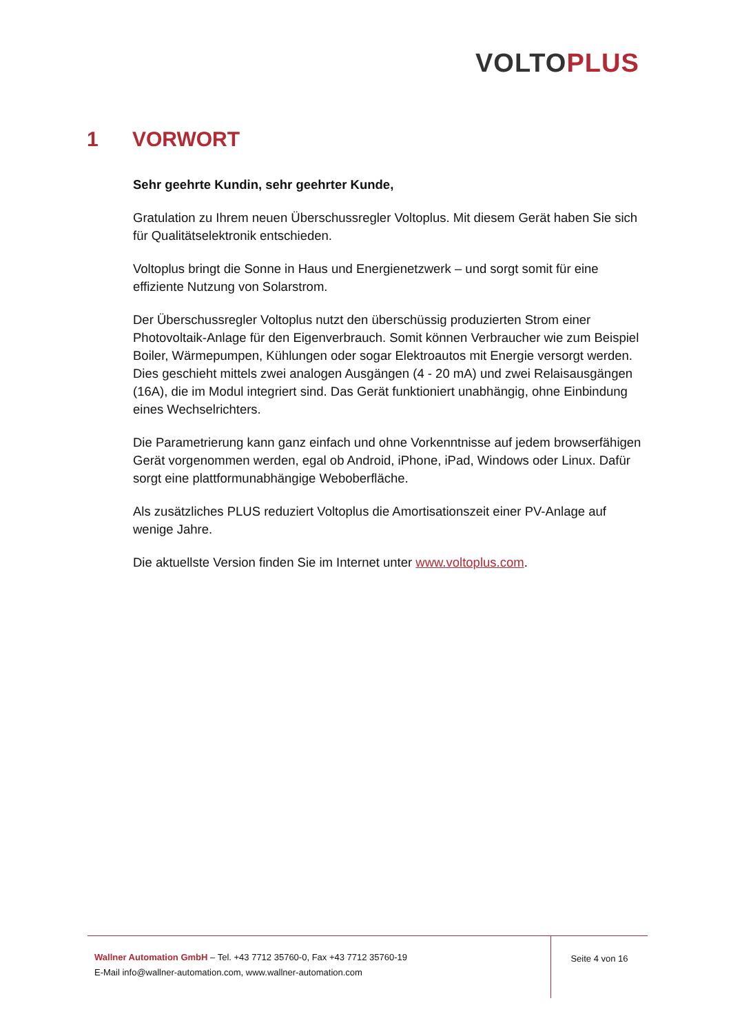VOLTO PLUS
1 VORWORT
Sehr geehrte Kundin, sehr geehrter Kunde,
Gratulation zu Ihrem neuen Überschussregler Voltoplus. Mit diesem Gerät haben Sie sich für Qualitätselektronik entschieden.
Voltoplus bringt die Sonne in Haus und Energienetzwerk – und sorgt somit für eine effiziente Nutzung von Solarstrom.
Der Überschussregler Voltoplus nutzt den überschüssig produzierten Strom einer Photovoltaik-Anlage für den Eigenverbrauch. Somit können Verbraucher wie zum Beispiel Boiler, Wärmepumpen, Kühlungen oder sogar Elektroautos mit Energie versorgt werden. Dies geschieht mittels zwei analogen Ausgängen (4 - 20 mA) und zwei Relaisausgängen (16A), die im Modul integriert sind. Das Gerät funktioniert unabhängig, ohne Einbindung eines Wechselrichters.
Die Parametrierung kann ganz einfach und ohne Vorkenntnisse auf jedem browserfähigen Gerät vorgenommen werden, egal ob Android, iPhone, iPad, Windows oder Linux. Dafür sorgt eine plattformunabhängige Weboberfläche.
Als zusätzliches PLUS reduziert Voltoplus die Amortisationszeit einer PV-Anlage auf wenige Jahre.
Die aktuellste Version finden Sie im Internet unter www.voltoplus.com.
Wallner Automation GmbH – Tel. +43 7712 35760-0, Fax +43 7712 35760-19
E-Mail info@wallner-automation.com, www.wallner-automation.com
Seite 4 von 16